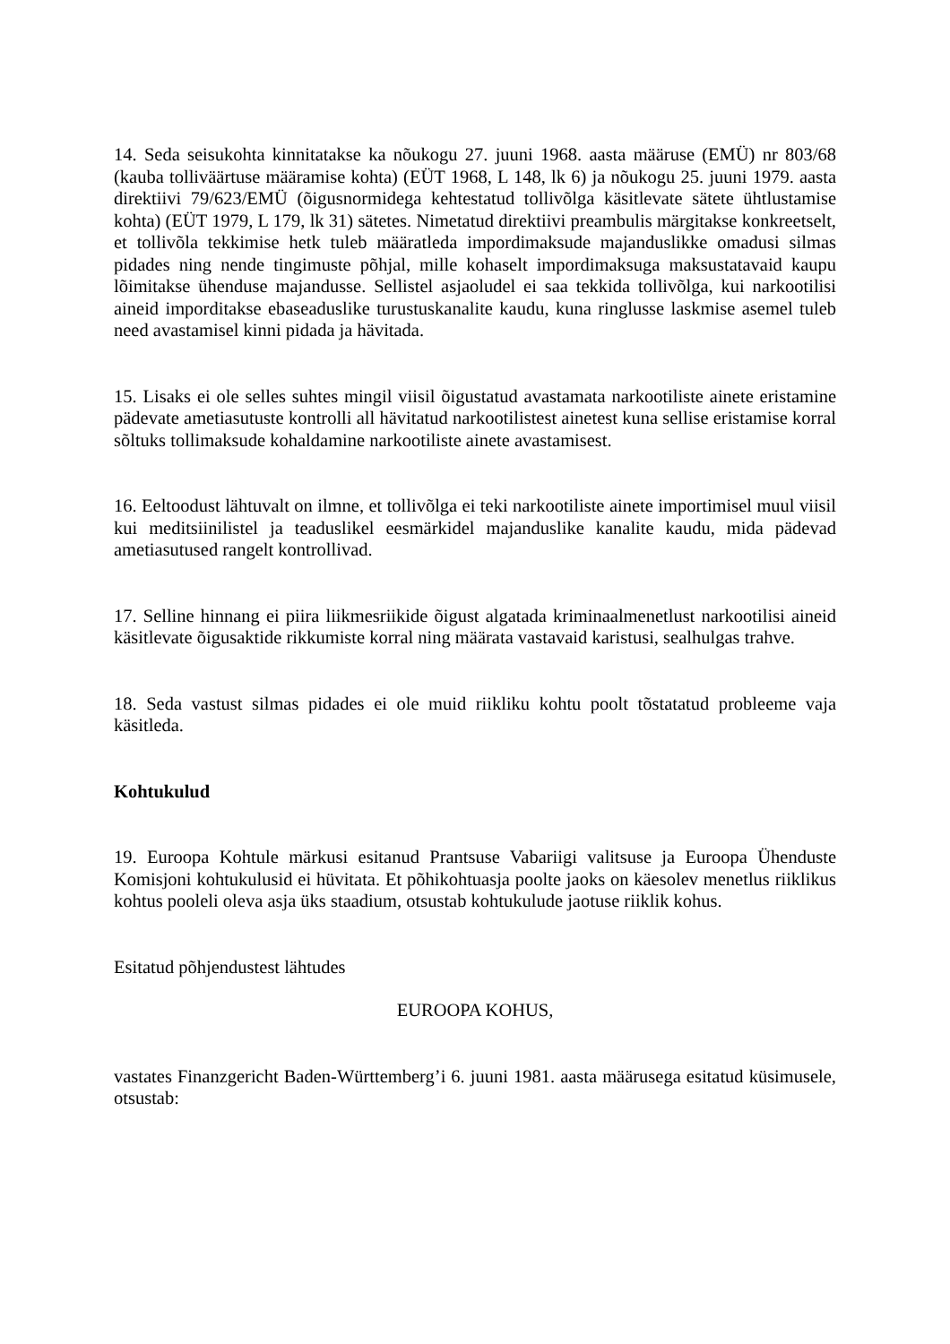14. Seda seisukohta kinnitatakse ka nõukogu 27. juuni 1968. aasta määruse (EMÜ) nr 803/68 (kauba tolliväärtuse määramise kohta) (EÜT 1968, L 148, lk 6) ja nõukogu 25. juuni 1979. aasta direktiivi 79/623/EMÜ (õigusnormidega kehtestatud tollivõlga käsitlevate sätete ühtlustamise kohta) (EÜT 1979, L 179, lk 31) sätetes. Nimetatud direktiivi preambulis märgitakse konkreetselt, et tollivõla tekkimise hetk tuleb määratleda impordimaksude majanduslikke omadusi silmas pidades ning nende tingimuste põhjal, mille kohaselt impordimaksuga maksustatavaid kaupu lõimitakse ühenduse majandusse. Sellistel asjaoludel ei saa tekkida tollivõlga, kui narkootilisi aineid imporditakse ebaseaduslike turustuskanalite kaudu, kuna ringlusse laskmise asemel tuleb need avastamisel kinni pidada ja hävitada.
15. Lisaks ei ole selles suhtes mingil viisil õigustatud avastamata narkootiliste ainete eristamine pädevate ametiasutuste kontrolli all hävitatud narkootilistest ainetest kuna sellise eristamise korral sõltuks tollimaksude kohaldamine narkootiliste ainete avastamisest.
16. Eeltoodust lähtuvalt on ilmne, et tollivõlga ei teki narkootiliste ainete importimisel muul viisil kui meditsiinilistel ja teaduslikel eesmärkidel majanduslike kanalite kaudu, mida pädevad ametiasutused rangelt kontrollivad.
17. Selline hinnang ei piira liikmesriikide õigust algatada kriminaalmenetlust narkootilisi aineid käsitlevate õigusaktide rikkumiste korral ning määrata vastavaid karistusi, sealhulgas trahve.
18. Seda vastust silmas pidades ei ole muid riikliku kohtu poolt tõstatatud probleeme vaja käsitleda.
Kohtukulud
19. Euroopa Kohtule märkusi esitanud Prantsuse Vabariigi valitsuse ja Euroopa Ühenduste Komisjoni kohtukulusid ei hüvitata. Et põhikohtuasja poolte jaoks on käesolev menetlus riiklikus kohtus pooleli oleva asja üks staadium, otsustab kohtukulude jaotuse riiklik kohus.
Esitatud põhjendustest lähtudes
EUROOPA KOHUS,
vastates Finanzgericht Baden-Württemberg’i 6. juuni 1981. aasta määrusega esitatud küsimusele, otsustab: